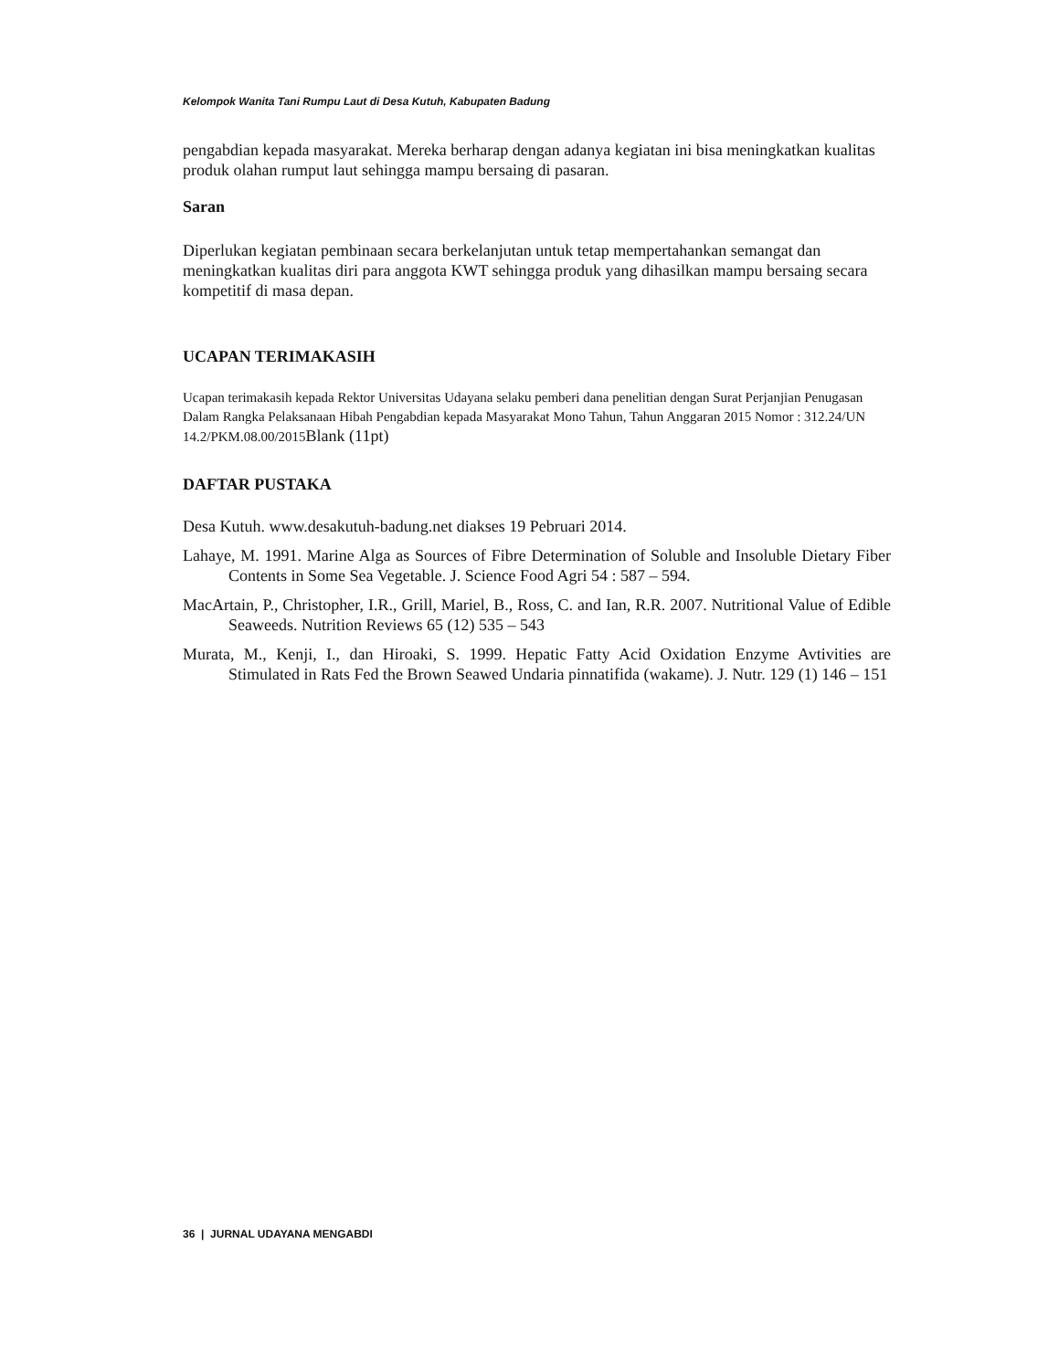Kelompok Wanita Tani Rumpu Laut di Desa Kutuh, Kabupaten Badung
pengabdian kepada masyarakat. Mereka berharap dengan adanya kegiatan ini bisa meningkatkan kualitas produk olahan rumput laut sehingga mampu bersaing di pasaran.
Saran
Diperlukan kegiatan pembinaan secara berkelanjutan untuk tetap mempertahankan semangat dan meningkatkan kualitas diri para anggota KWT sehingga produk yang dihasilkan mampu bersaing secara kompetitif di masa depan.
UCAPAN TERIMAKASIH
Ucapan terimakasih kepada Rektor Universitas Udayana selaku pemberi dana penelitian dengan Surat Perjanjian Penugasan Dalam Rangka Pelaksanaan Hibah Pengabdian kepada Masyarakat Mono Tahun, Tahun Anggaran 2015 Nomor : 312.24/UN 14.2/PKM.08.00/2015Blank (11pt)
DAFTAR PUSTAKA
Desa Kutuh. www.desakutuh-badung.net diakses 19 Pebruari 2014.
Lahaye, M. 1991. Marine Alga as Sources of Fibre Determination of Soluble and Insoluble Dietary Fiber Contents in Some Sea Vegetable. J. Science Food Agri 54 : 587 – 594.
MacArtain, P., Christopher, I.R., Grill, Mariel, B., Ross, C. and Ian, R.R. 2007. Nutritional Value of Edible Seaweeds. Nutrition Reviews 65 (12) 535 – 543
Murata, M., Kenji, I., dan Hiroaki, S. 1999. Hepatic Fatty Acid Oxidation Enzyme Avtivities are Stimulated in Rats Fed the Brown Seawed Undaria pinnatifida (wakame). J. Nutr. 129 (1) 146 – 151
36 | JURNAL UDAYANA MENGABDI